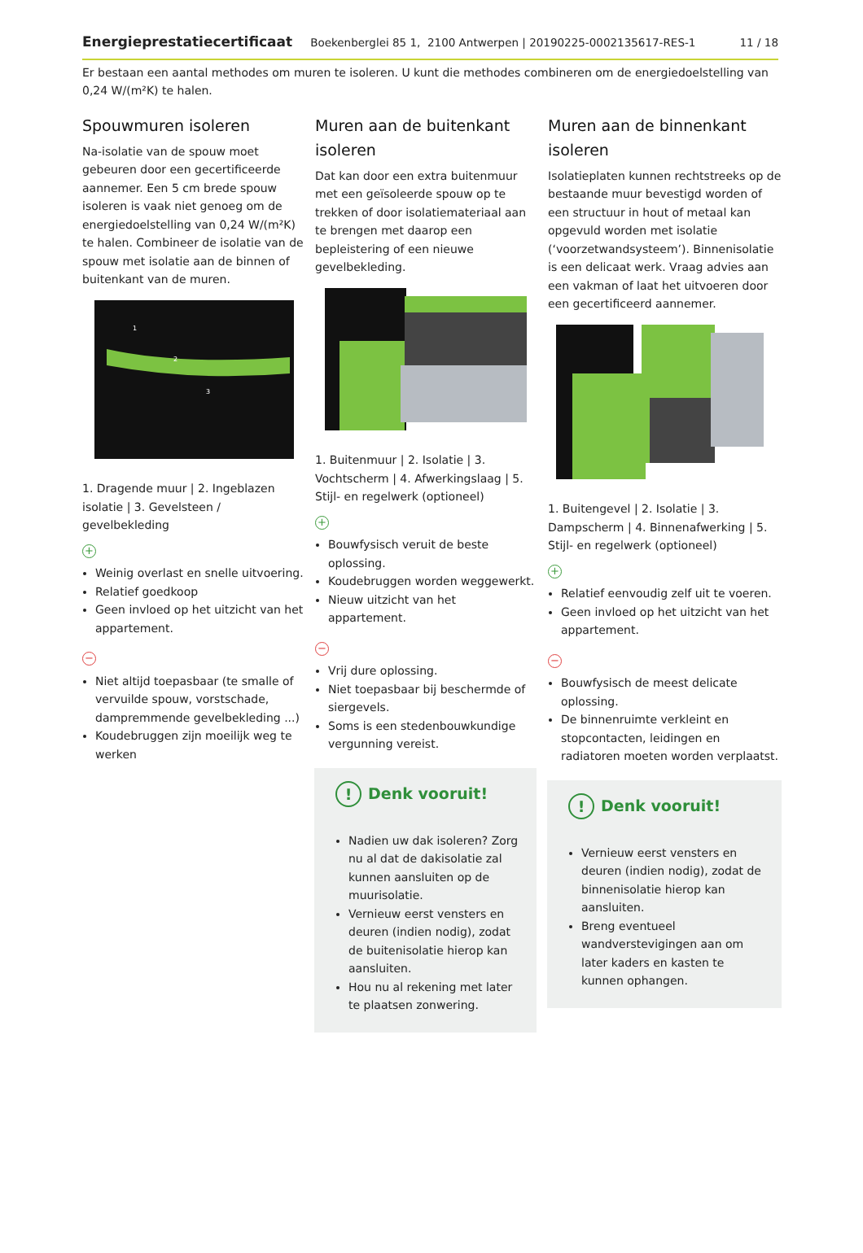Energieprestatiecertificaat Boekenberglei 85 1, 2100 Antwerpen | 20190225-0002135617-RES-1 11 / 18
Er bestaan een aantal methodes om muren te isoleren. U kunt die methodes combineren om de energiedoelstelling van 0,24 W/(m²K) te halen.
Spouwmuren isoleren
Na-isolatie van de spouw moet gebeuren door een gecertificeerde aannemer. Een 5 cm brede spouw isoleren is vaak niet genoeg om de energiedoelstelling van 0,24 W/(m²K) te halen. Combineer de isolatie van de spouw met isolatie aan de binnen of buitenkant van de muren.
1
2
3
1. Dragende muur | 2. Ingeblazen isolatie | 3. Gevelsteen / gevelbekleding
+
Weinig overlast en snelle uitvoering.
Relatief goedkoop
Geen invloed op het uitzicht van het appartement.
−
Niet altijd toepasbaar (te smalle of vervuilde spouw, vorstschade, dampremmende gevelbekleding ...)
Koudebruggen zijn moeilijk weg te werken
Muren aan de buitenkant isoleren
Dat kan door een extra buitenmuur met een geïsoleerde spouw op te trekken of door isolatiemateriaal aan te brengen met daarop een bepleistering of een nieuwe gevelbekleding.
1. Buitenmuur | 2. Isolatie | 3. Vochtscherm | 4. Afwerkingslaag | 5. Stijl- en regelwerk (optioneel)
+
Bouwfysisch veruit de beste oplossing.
Koudebruggen worden weggewerkt.
Nieuw uitzicht van het appartement.
−
Vrij dure oplossing.
Niet toepasbaar bij beschermde of siergevels.
Soms is een stedenbouwkundige vergunning vereist.
! Denk vooruit!
Nadien uw dak isoleren? Zorg nu al dat de dakisolatie zal kunnen aansluiten op de muurisolatie.
Vernieuw eerst vensters en deuren (indien nodig), zodat de buitenisolatie hierop kan aansluiten.
Hou nu al rekening met later te plaatsen zonwering.
Muren aan de binnenkant isoleren
Isolatieplaten kunnen rechtstreeks op de bestaande muur bevestigd worden of een structuur in hout of metaal kan opgevuld worden met isolatie (‘voorzetwandsysteem’). Binnenisolatie is een delicaat werk. Vraag advies aan een vakman of laat het uitvoeren door een gecertificeerd aannemer.
1. Buitengevel | 2. Isolatie | 3. Dampscherm | 4. Binnenafwerking | 5. Stijl- en regelwerk (optioneel)
+
Relatief eenvoudig zelf uit te voeren.
Geen invloed op het uitzicht van het appartement.
−
Bouwfysisch de meest delicate oplossing.
De binnenruimte verkleint en stopcontacten, leidingen en radiatoren moeten worden verplaatst.
! Denk vooruit!
Vernieuw eerst vensters en deuren (indien nodig), zodat de binnenisolatie hierop kan aansluiten.
Breng eventueel wandverstevigingen aan om later kaders en kasten te kunnen ophangen.